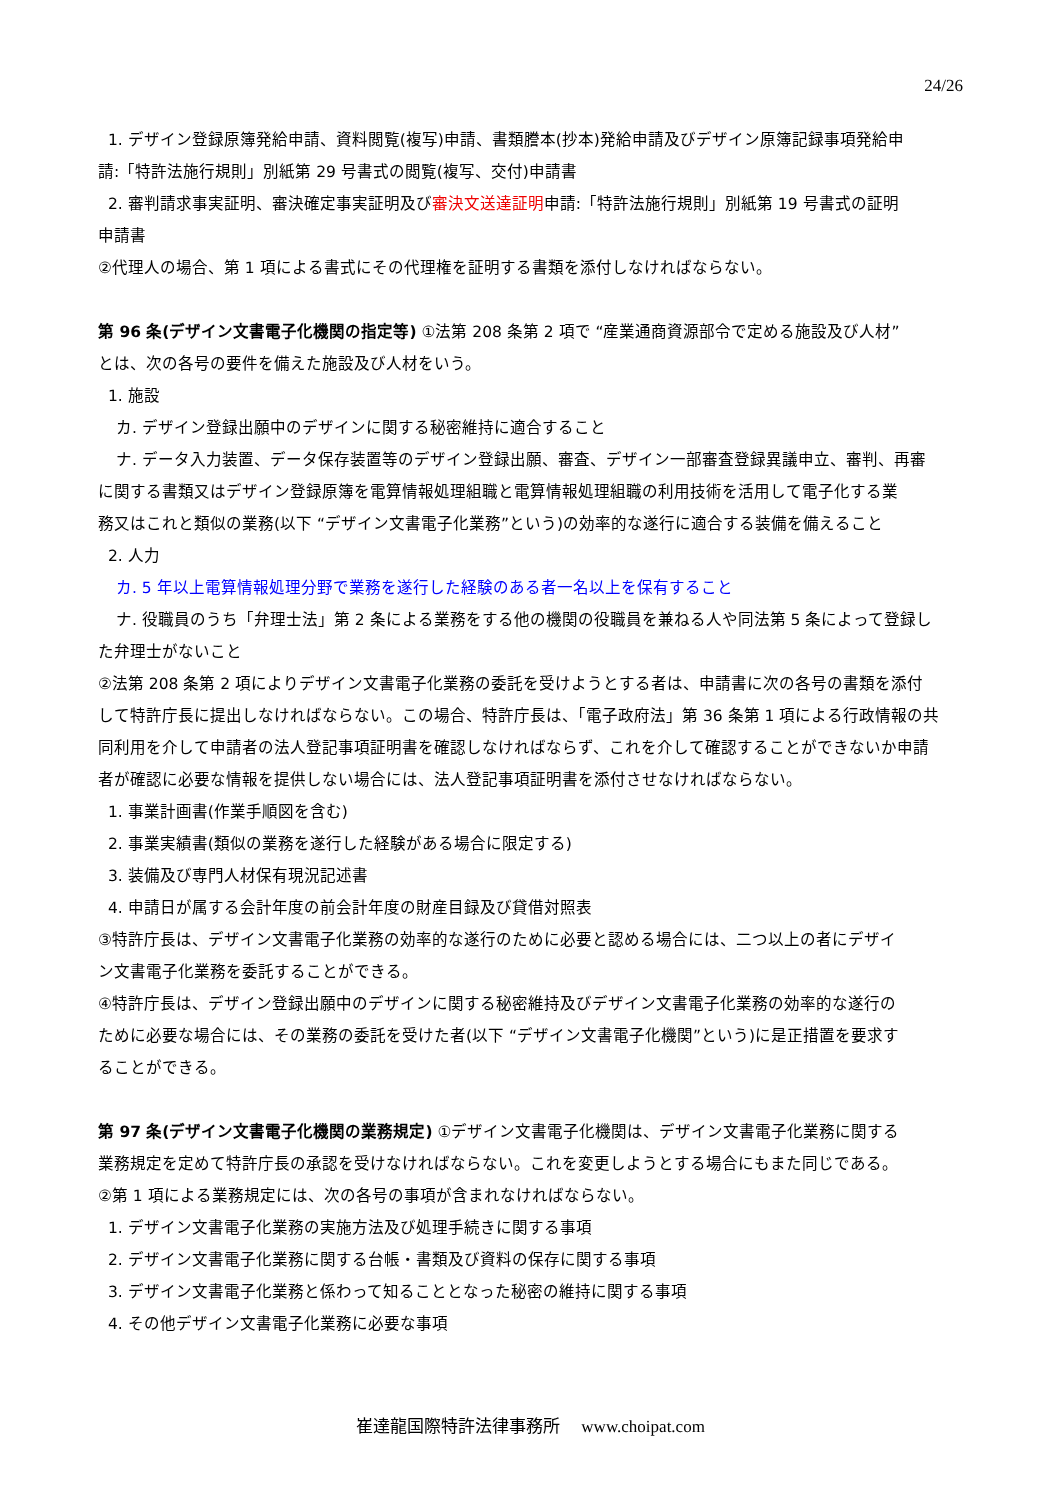24/26
1. デザイン登録原簿発給申請、資料閲覧(複写)申請、書類謄本(抄本)発給申請及びデザイン原簿記録事項発給申
請:「特許法施行規則」別紙第 29 号書式の閲覧(複写、交付)申請書
2. 審判請求事実証明、審決確定事実証明及び審決文送達証明申請:「特許法施行規則」別紙第 19 号書式の証明
申請書
②代理人の場合、第 1 項による書式にその代理権を証明する書類を添付しなければならない。
第 96 条(デザイン文書電子化機関の指定等) ①法第 208 条第 2 項で “産業通商資源部令で定める施設及び人材”
とは、次の各号の要件を備えた施設及び人材をいう。
1. 施設
カ. デザイン登録出願中のデザインに関する秘密維持に適合すること
ナ. データ入力装置、データ保存装置等のデザイン登録出願、審査、デザイン一部審査登録異議申立、審判、再審
に関する書類又はデザイン登録原簿を電算情報処理組職と電算情報処理組職の利用技術を活用して電子化する業
務又はこれと類似の業務(以下 “デザイン文書電子化業務”という)の効率的な遂行に適合する装備を備えること
2. 人力
カ. 5 年以上電算情報処理分野で業務を遂行した経験のある者一名以上を保有すること
ナ. 役職員のうち「弁理士法」第 2 条による業務をする他の機関の役職員を兼ねる人や同法第 5 条によって登録し
た弁理士がないこと
②法第 208 条第 2 項によりデザイン文書電子化業務の委託を受けようとする者は、申請書に次の各号の書類を添付
して特許庁長に提出しなければならない。この場合、特許庁長は、「電子政府法」第 36 条第 1 項による行政情報の共
同利用を介して申請者の法人登記事項証明書を確認しなければならず、これを介して確認することができないか申請
者が確認に必要な情報を提供しない場合には、法人登記事項証明書を添付させなければならない。
1. 事業計画書(作業手順図を含む)
2. 事業実績書(類似の業務を遂行した経験がある場合に限定する)
3. 装備及び専門人材保有現況記述書
4. 申請日が属する会計年度の前会計年度の財産目録及び貸借対照表
③特許庁長は、デザイン文書電子化業務の効率的な遂行のために必要と認める場合には、二つ以上の者にデザイ
ン文書電子化業務を委託することができる。
④特許庁長は、デザイン登録出願中のデザインに関する秘密維持及びデザイン文書電子化業務の効率的な遂行の
ために必要な場合には、その業務の委託を受けた者(以下 “デザイン文書電子化機関”という)に是正措置を要求す
ることができる。
第 97 条(デザイン文書電子化機関の業務規定) ①デザイン文書電子化機関は、デザイン文書電子化業務に関する
業務規定を定めて特許庁長の承認を受けなければならない。これを変更しようとする場合にもまた同じである。
②第 1 項による業務規定には、次の各号の事項が含まれなければならない。
1. デザイン文書電子化業務の実施方法及び処理手続きに関する事項
2. デザイン文書電子化業務に関する台帳・書類及び資料の保存に関する事項
3. デザイン文書電子化業務と係わって知ることとなった秘密の維持に関する事項
4. その他デザイン文書電子化業務に必要な事項
崔達龍国際特許法律事務所　 www.choipat.com